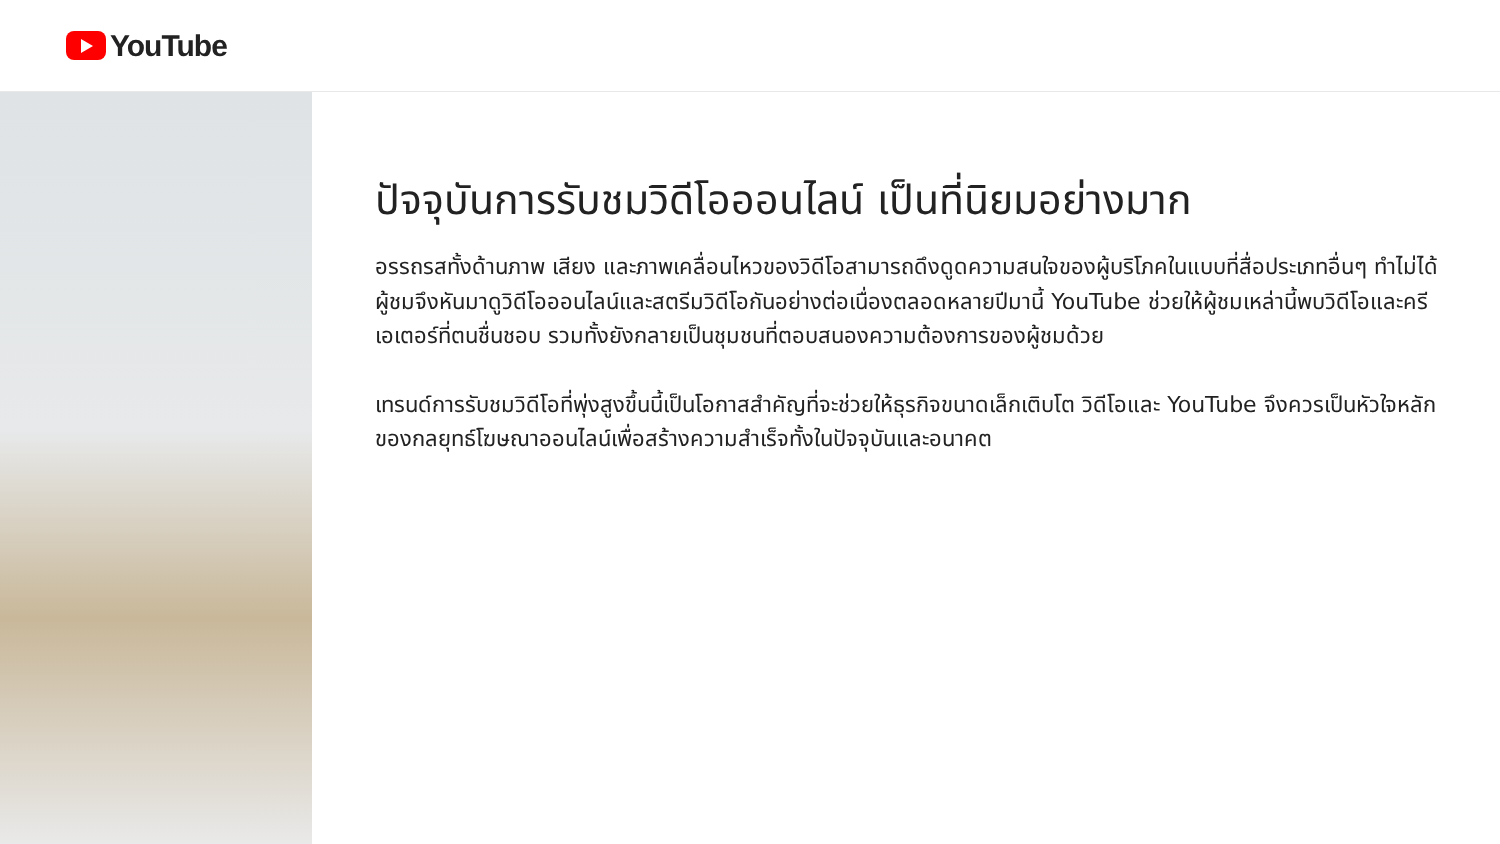YouTube
ปัจจุบันการรับชมวิดีโอออนไลน์ เป็นที่นิยมอย่างมาก
อรรถรสทั้งด้านภาพ เสียง และภาพเคลื่อนไหวของวิดีโอสามารถดึงดูดความสนใจของผู้บริโภคในแบบที่สื่อประเภทอื่นๆ ทำไม่ได้ ผู้ชมจึงหันมาดูวิดีโอออนไลน์และสตรีมวิดีโอกันอย่างต่อเนื่องตลอดหลายปีมานี้ YouTube ช่วยให้ผู้ชมเหล่านี้พบวิดีโอและครีเอเตอร์ที่ตนชื่นชอบ รวมทั้งยังกลายเป็นชุมชนที่ตอบสนองความต้องการของผู้ชมด้วย
เทรนด์การรับชมวิดีโอที่พุ่งสูงขึ้นนี้เป็นโอกาสสำคัญที่จะช่วยให้ธุรกิจขนาดเล็กเติบโต วิดีโอและ YouTube จึงควรเป็นหัวใจหลักของกลยุทธ์โฆษณาออนไลน์เพื่อสร้างความสำเร็จทั้งในปัจจุบันและอนาคต